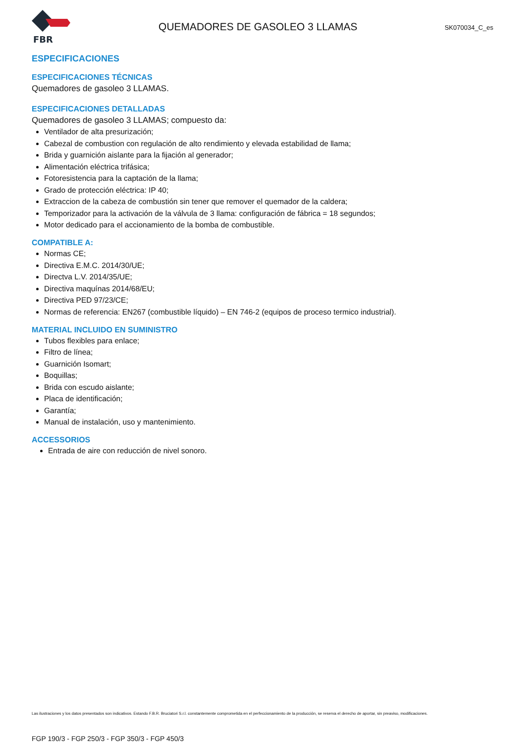FBR
QUEMADORES DE GASOLEO 3 LLAMAS
SK070034_C_es
ESPECIFICACIONES
ESPECIFICACIONES TÉCNICAS
Quemadores de gasoleo 3 LLAMAS.
ESPECIFICACIONES DETALLADAS
Quemadores de gasoleo 3 LLAMAS; compuesto da:
Ventilador de alta presurización;
Cabezal de combustion con regulación de alto rendimiento y elevada estabilidad de llama;
Brida y guarnición aislante para la fijación al generador;
Alimentación eléctrica trifásica;
Fotoresistencia para la captación de la llama;
Grado de protección eléctrica: IP 40;
Extraccion de la cabeza de combustión sin tener que remover el quemador de la caldera;
Temporizador para la activación de la válvula de 3 llama: configuración de fábrica = 18 segundos;
Motor dedicado para el accionamiento de la bomba de combustible.
COMPATIBLE A:
Normas CE;
Directiva E.M.C. 2014/30/UE;
Directva L.V. 2014/35/UE;
Directiva maquínas 2014/68/EU;
Directiva PED 97/23/CE;
Normas de referencia: EN267 (combustible líquido) – EN 746-2 (equipos de proceso termico industrial).
MATERIAL INCLUIDO EN SUMINISTRO
Tubos flexibles para enlace;
Filtro de línea;
Guarnición Isomart;
Boquillas;
Brida con escudo aislante;
Placa de identificación;
Garantía;
Manual de instalación, uso y mantenimiento.
ACCESSORIOS
Entrada de aire con reducción de nivel sonoro.
Las ilustraciones y los datos presentados son indicativos. Estando F.B.R. Bruciatori S.r.l. constantemente comprometida en el perfeccionamiento de la producción, se reserva el derecho de aportar, sin preaviso, modificaciones.
FGP 190/3 - FGP 250/3 - FGP 350/3 - FGP 450/3